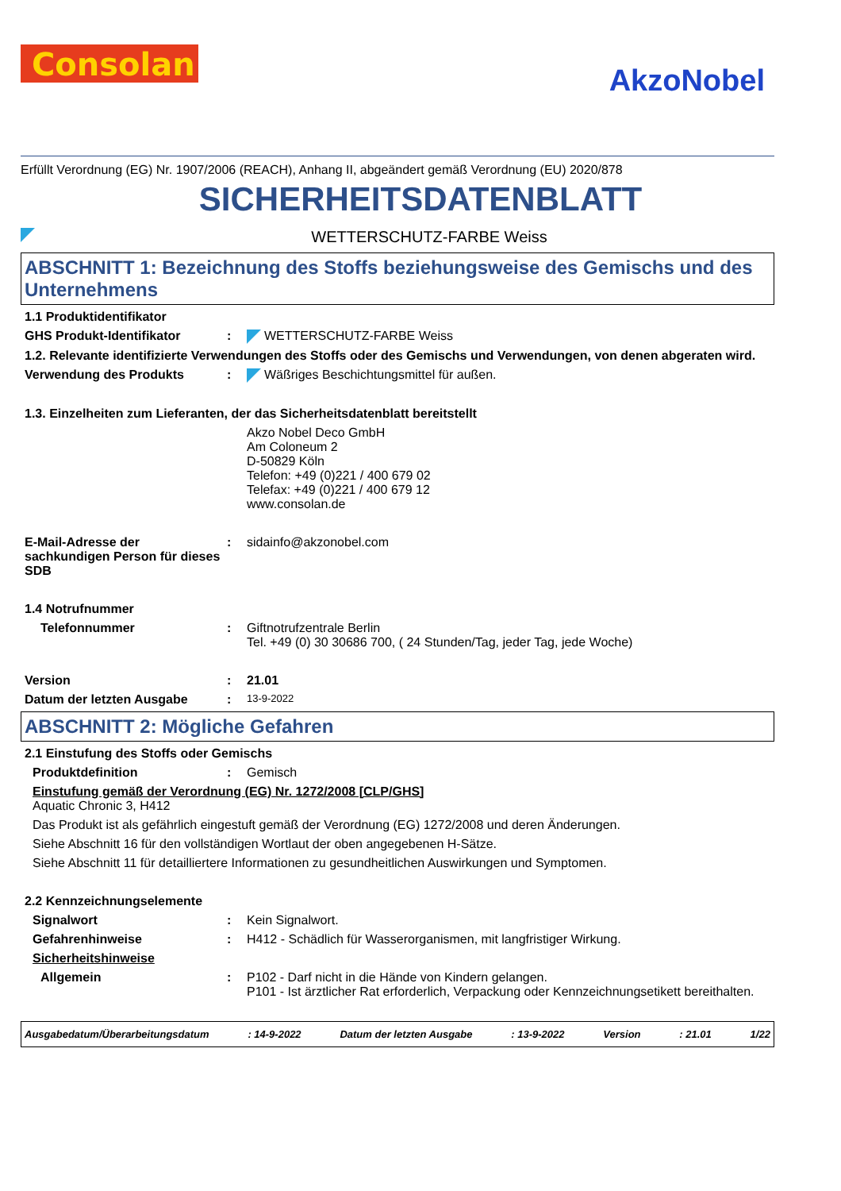Consolan
AkzoNobel
Erfüllt Verordnung (EG) Nr. 1907/2006 (REACH), Anhang II, abgeändert gemäß Verordnung (EU) 2020/878
SICHERHEITSDATENBLATT
WETTERSCHUTZ-FARBE Weiss
ABSCHNITT 1: Bezeichnung des Stoffs beziehungsweise des Gemischs und des Unternehmens
1.1 Produktidentifikator
GHS Produkt-Identifikator : WETTERSCHUTZ-FARBE Weiss
1.2. Relevante identifizierte Verwendungen des Stoffs oder des Gemischs und Verwendungen, von denen abgeraten wird.
Verwendung des Produkts : Wäßriges Beschichtungsmittel für außen.
1.3. Einzelheiten zum Lieferanten, der das Sicherheitsdatenblatt bereitstellt
Akzo Nobel Deco GmbH
Am Coloneum 2
D-50829 Köln
Telefon: +49 (0)221 / 400 679 02
Telefax: +49 (0)221 / 400 679 12
www.consolan.de
E-Mail-Adresse der sachkundigen Person für dieses SDB
: sidainfo@akzonobel.com
1.4 Notrufnummer
Telefonnummer : Giftnotrufzentrale Berlin
Tel. +49 (0) 30 30686 700, ( 24 Stunden/Tag, jeder Tag, jede Woche)
Version : 21.01
Datum der letzten Ausgabe :
13-9-2022
ABSCHNITT 2: Mögliche Gefahren
2.1 Einstufung des Stoffs oder Gemischs
Produktdefinition : Gemisch
Einstufung gemäß der Verordnung (EG) Nr. 1272/2008 [CLP/GHS]
Aquatic Chronic 3, H412
Das Produkt ist als gefährlich eingestuft gemäß der Verordnung (EG) 1272/2008 und deren Änderungen.
Siehe Abschnitt 16 für den vollständigen Wortlaut der oben angegebenen H-Sätze.
Siehe Abschnitt 11 für detailliertere Informationen zu gesundheitlichen Auswirkungen und Symptomen.
2.2 Kennzeichnungselemente
Signalwort : Kein Signalwort.
Gefahrenhinweise : H412 - Schädlich für Wasserorganismen, mit langfristiger Wirkung.
Sicherheitshinweise
Allgemein : P102 - Darf nicht in die Hände von Kindern gelangen.
P101 - Ist ärztlicher Rat erforderlich, Verpackung oder Kennzeichnungsetikett bereithalten.
Ausgabedatum/Überarbeitungsdatum: 14-9-2022 Datum der letzten Ausgabe: 13-9-2022 Version: 21.01 1/22